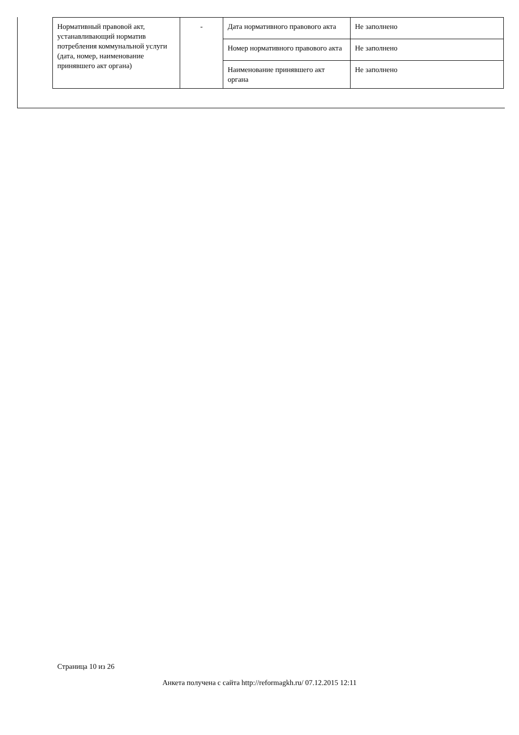| Нормативный правовой акт, устанавливающий норматив потребления коммунальной услуги (дата, номер, наименование принявшего акт органа) | - | Дата нормативного правового акта | Не заполнено |
| | | Номер нормативного правового акта | Не заполнено |
| | | Наименование принявшего акт органа | Не заполнено |
Страница 10 из 26
Анкета получена с сайта http://reformagkh.ru/ 07.12.2015 12:11